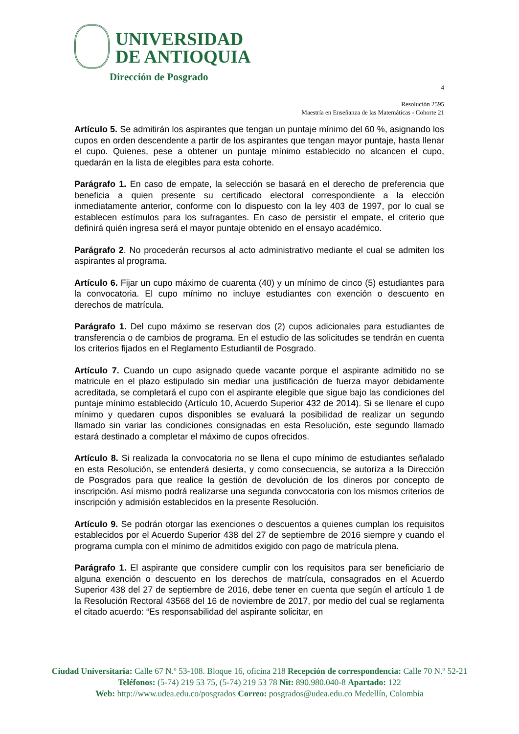UNIVERSIDAD
DE ANTIOQUIA
Dirección de Posgrado
4
Resolución 2595
Maestría en Enseñanza de las Matemáticas - Cohorte 21
Artículo 5. Se admitirán los aspirantes que tengan un puntaje mínimo del 60 %, asignando los cupos en orden descendente a partir de los aspirantes que tengan mayor puntaje, hasta llenar el cupo. Quienes, pese a obtener un puntaje mínimo establecido no alcancen el cupo, quedarán en la lista de elegibles para esta cohorte.
Parágrafo 1. En caso de empate, la selección se basará en el derecho de preferencia que beneficia a quien presente su certificado electoral correspondiente a la elección inmediatamente anterior, conforme con lo dispuesto con la ley 403 de 1997, por lo cual se establecen estímulos para los sufragantes. En caso de persistir el empate, el criterio que definirá quién ingresa será el mayor puntaje obtenido en el ensayo académico.
Parágrafo 2. No procederán recursos al acto administrativo mediante el cual se admiten los aspirantes al programa.
Artículo 6. Fijar un cupo máximo de cuarenta (40) y un mínimo de cinco (5) estudiantes para la convocatoria. El cupo mínimo no incluye estudiantes con exención o descuento en derechos de matrícula.
Parágrafo 1. Del cupo máximo se reservan dos (2) cupos adicionales para estudiantes de transferencia o de cambios de programa. En el estudio de las solicitudes se tendrán en cuenta los criterios fijados en el Reglamento Estudiantil de Posgrado.
Artículo 7. Cuando un cupo asignado quede vacante porque el aspirante admitido no se matricule en el plazo estipulado sin mediar una justificación de fuerza mayor debidamente acreditada, se completará el cupo con el aspirante elegible que sigue bajo las condiciones del puntaje mínimo establecido (Artículo 10, Acuerdo Superior 432 de 2014). Si se llenare el cupo mínimo y quedaren cupos disponibles se evaluará la posibilidad de realizar un segundo llamado sin variar las condiciones consignadas en esta Resolución, este segundo llamado estará destinado a completar el máximo de cupos ofrecidos.
Artículo 8. Si realizada la convocatoria no se llena el cupo mínimo de estudiantes señalado en esta Resolución, se entenderá desierta, y como consecuencia, se autoriza a la Dirección de Posgrados para que realice la gestión de devolución de los dineros por concepto de inscripción. Así mismo podrá realizarse una segunda convocatoria con los mismos criterios de inscripción y admisión establecidos en la presente Resolución.
Artículo 9. Se podrán otorgar las exenciones o descuentos a quienes cumplan los requisitos establecidos por el Acuerdo Superior 438 del 27 de septiembre de 2016 siempre y cuando el programa cumpla con el mínimo de admitidos exigido con pago de matrícula plena.
Parágrafo 1. El aspirante que considere cumplir con los requisitos para ser beneficiario de alguna exención o descuento en los derechos de matrícula, consagrados en el Acuerdo Superior 438 del 27 de septiembre de 2016, debe tener en cuenta que según el artículo 1 de la Resolución Rectoral 43568 del 16 de noviembre de 2017, por medio del cual se reglamenta el citado acuerdo: “Es responsabilidad del aspirante solicitar, en
Ciudad Universitaria: Calle 67 N.º 53-108. Bloque 16, oficina 218 Recepción de correspondencia: Calle 70 N.º 52-21
Teléfonos: (5-74) 219 53 75, (5-74) 219 53 78 Nit: 890.980.040-8 Apartado: 122
Web: http://www.udea.edu.co/posgrados Correo: posgrados@udea.edu.co Medellín, Colombia